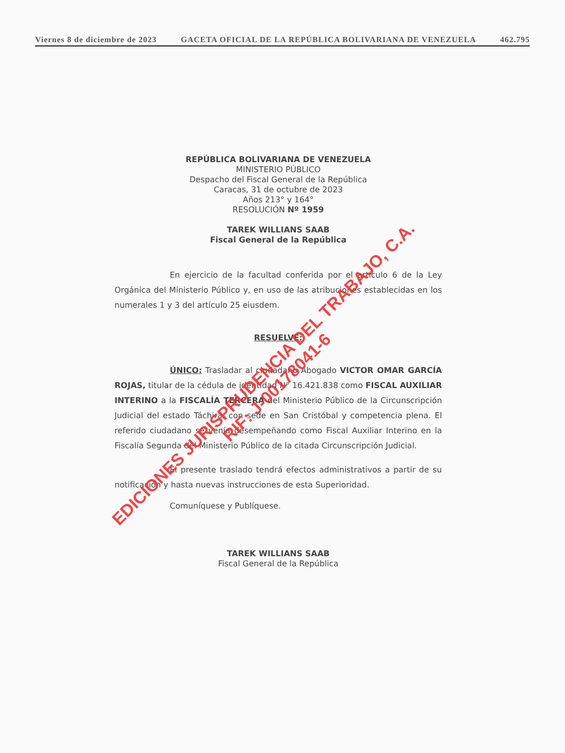Viernes 8 de diciembre de 2023 GACETA OFICIAL DE LA REPÚBLICA BOLIVARIANA DE VENEZUELA 462.795
REPÚBLICA BOLIVARIANA DE VENEZUELA
MINISTERIO PÚBLICO
Despacho del Fiscal General de la República
Caracas, 31 de octubre de 2023
Años 213° y 164°
RESOLUCIÓN Nº 1959
TAREK WILLIANS SAAB
Fiscal General de la República
En ejercicio de la facultad conferida por el artículo 6 de la Ley Orgánica del Ministerio Público y, en uso de las atribuciones establecidas en los numerales 1 y 3 del artículo 25 eiusdem.
RESUELVE:
ÚNICO: Trasladar al ciudadano Abogado VICTOR OMAR GARCÍA ROJAS, titular de la cédula de identidad N° 16.421.838 como FISCAL AUXILIAR INTERINO a la FISCALÍA TERCERA del Ministerio Público de la Circunscripción Judicial del estado Táchira, con sede en San Cristóbal y competencia plena. El referido ciudadano se venía desempeñando como Fiscal Auxiliar Interino en la Fiscalía Segunda del Ministerio Público de la citada Circunscripción Judicial.
El presente traslado tendrá efectos administrativos a partir de su notificación y hasta nuevas instrucciones de esta Superioridad.
Comuníquese y Publíquese.
TAREK WILLIANS SAAB
Fiscal General de la República
EDICIONES JURISPRUDENCIA DEL TRABAJO, C.A.
RIF: J-00178041-6